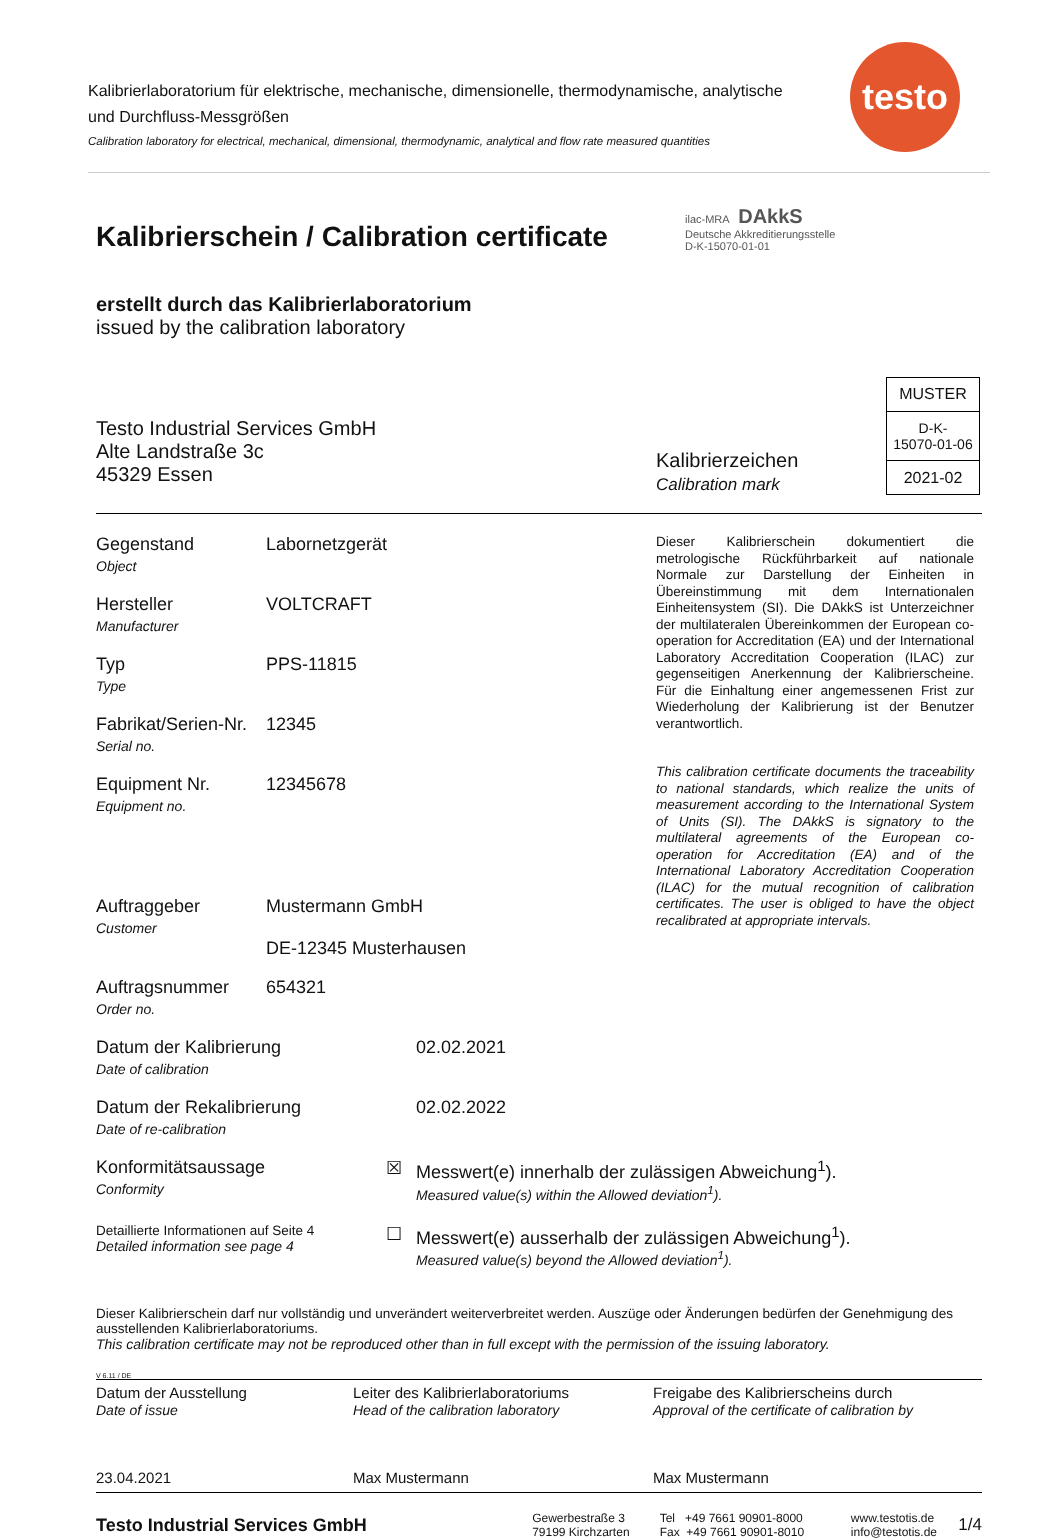Kalibrierlaboratorium für elektrische, mechanische, dimensionelle, thermodynamische, analytische und Durchfluss-Messgrößen
Calibration laboratory for electrical, mechanical, dimensional, thermodynamic, analytical and flow rate measured quantities
testo
Kalibrierschein / Calibration certificate
ilac-MRA DAkkS
Deutsche Akkreditierungsstelle
D-K-15070-01-01
erstellt durch das Kalibrierlaboratorium
issued by the calibration laboratory
Testo Industrial Services GmbH
Alte Landstraße 3c
45329 Essen
Kalibrierzeichen
Calibration mark
| MUSTER |
| D-K- 15070-01-06 |
| 2021-02 |
Gegenstand
Object
Labornetzgerät
Hersteller
Manufacturer
VOLTCRAFT
Typ
Type
PPS-11815
Fabrikat/Serien-Nr.
Serial no.
12345
Equipment Nr.
Equipment no.
12345678
Auftraggeber
Customer
Mustermann GmbH
DE-12345 Musterhausen
Auftragsnummer
Order no.
654321
Dieser Kalibrierschein dokumentiert die metrologische Rückführbarkeit auf nationale Normale zur Darstellung der Einheiten in Übereinstimmung mit dem Internationalen Einheitensystem (SI). Die DAkkS ist Unterzeichner der multilateralen Übereinkommen der European co-operation for Accreditation (EA) und der International Laboratory Accreditation Cooperation (ILAC) zur gegenseitigen Anerkennung der Kalibrierscheine. Für die Einhaltung einer angemessenen Frist zur Wiederholung der Kalibrierung ist der Benutzer verantwortlich.
This calibration certificate documents the traceability to national standards, which realize the units of measurement according to the International System of Units (SI). The DAkkS is signatory to the multilateral agreements of the European co-operation for Accreditation (EA) and of the International Laboratory Accreditation Cooperation (ILAC) for the mutual recognition of calibration certificates. The user is obliged to have the object recalibrated at appropriate intervals.
Datum der Kalibrierung
Date of calibration
02.02.2021
Datum der Rekalibrierung
Date of re-calibration
02.02.2022
Konformitätsaussage
Conformity
☒ Messwert(e) innerhalb der zulässigen Abweichung<sup>1</sup>).
Measured value(s) within the Allowed deviation<sup>1</sup>).
Detaillierte Informationen auf Seite 4
Detailed information see page 4
☐ Messwert(e) ausserhalb der zulässigen Abweichung<sup>1</sup>).
Measured value(s) beyond the Allowed deviation<sup>1</sup>).
Dieser Kalibrierschein darf nur vollständig und unverändert weiterverbreitet werden. Auszüge oder Änderungen bedürfen der Genehmigung des ausstellenden Kalibrierlaboratoriums.
This calibration certificate may not be reproduced other than in full except with the permission of the issuing laboratory.
V 6.11 / DE
Datum der Ausstellung
Date of issue
23.04.2021
Leiter des Kalibrierlaboratoriums
Head of the calibration laboratory
Max Mustermann
Freigabe des Kalibrierscheins durch
Approval of the certificate of calibration by
Max Mustermann
Testo Industrial Services GmbH
Gewerbestraße 3
79199 Kirchzarten
Tel +49 7661 90901-8000
Fax +49 7661 90901-8010
www.testotis.de
info@testotis.de
1/4